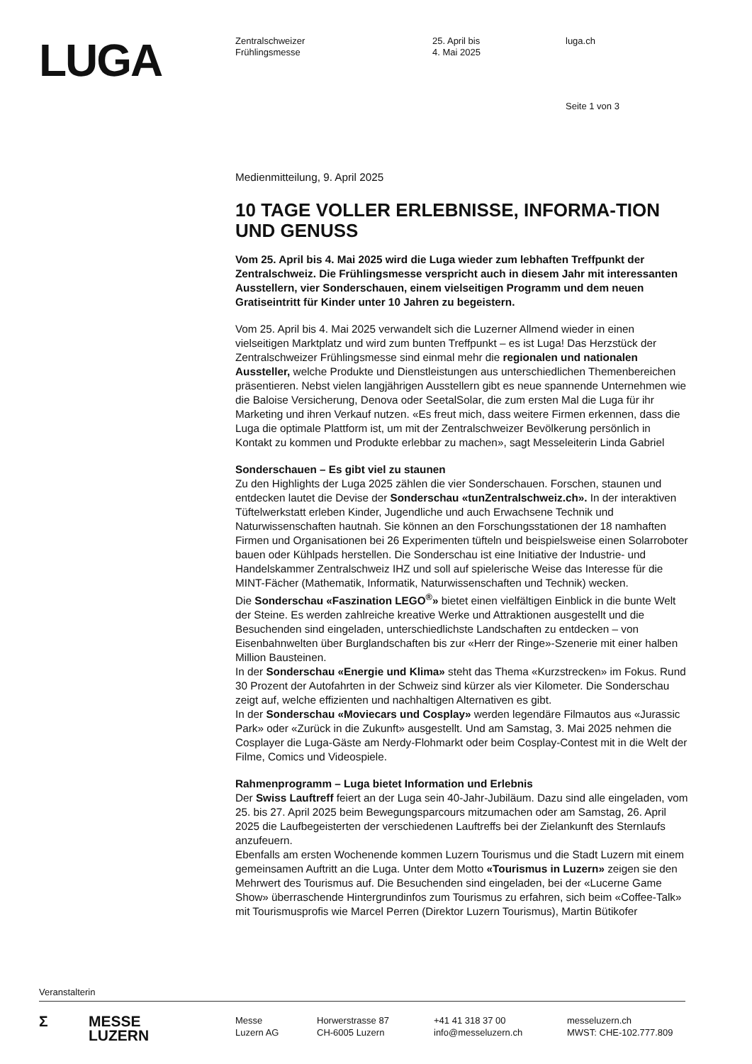LUGA
Zentralschweizer
Frühlingsmesse
25. April bis
4. Mai 2025
luga.ch
Seite 1 von 3
Medienmitteilung, 9. April 2025
10 TAGE VOLLER ERLEBNISSE, INFORMA-TION UND GENUSS
Vom 25. April bis 4. Mai 2025 wird die Luga wieder zum lebhaften Treffpunkt der Zentralschweiz. Die Frühlingsmesse verspricht auch in diesem Jahr mit interessanten Ausstellern, vier Sonderschauen, einem vielseitigen Programm und dem neuen Gratiseintritt für Kinder unter 10 Jahren zu begeistern.
Vom 25. April bis 4. Mai 2025 verwandelt sich die Luzerner Allmend wieder in einen vielseitigen Marktplatz und wird zum bunten Treffpunkt – es ist Luga! Das Herzstück der Zentralschweizer Frühlingsmesse sind einmal mehr die regionalen und nationalen Aussteller, welche Produkte und Dienstleistungen aus unterschiedlichen Themenbereichen präsentieren. Nebst vielen langjährigen Ausstellern gibt es neue spannende Unternehmen wie die Baloise Versicherung, Denova oder SeetalSolar, die zum ersten Mal die Luga für ihr Marketing und ihren Verkauf nutzen. «Es freut mich, dass weitere Firmen erkennen, dass die Luga die optimale Plattform ist, um mit der Zentralschweizer Bevölkerung persönlich in Kontakt zu kommen und Produkte erlebbar zu machen», sagt Messeleiterin Linda Gabriel
Sonderschauen – Es gibt viel zu staunen
Zu den Highlights der Luga 2025 zählen die vier Sonderschauen. Forschen, staunen und entdecken lautet die Devise der Sonderschau «tunZentralschweiz.ch». In der interaktiven Tüftelwerkstatt erleben Kinder, Jugendliche und auch Erwachsene Technik und Naturwissenschaften hautnah. Sie können an den Forschungsstationen der 18 namhaften Firmen und Organisationen bei 26 Experimenten tüfteln und beispielsweise einen Solarroboter bauen oder Kühlpads herstellen. Die Sonderschau ist eine Initiative der Industrie- und Handelskammer Zentralschweiz IHZ und soll auf spielerische Weise das Interesse für die MINT-Fächer (Mathematik, Informatik, Naturwissenschaften und Technik) wecken.
Die Sonderschau «Faszination LEGO<sup>®</sup>» bietet einen vielfältigen Einblick in die bunte Welt der Steine. Es werden zahlreiche kreative Werke und Attraktionen ausgestellt und die Besuchenden sind eingeladen, unterschiedlichste Landschaften zu entdecken – von Eisenbahnwelten über Burglandschaften bis zur «Herr der Ringe»-Szenerie mit einer halben Million Bausteinen.
In der Sonderschau «Energie und Klima» steht das Thema «Kurzstrecken» im Fokus. Rund 30 Prozent der Autofahrten in der Schweiz sind kürzer als vier Kilometer. Die Sonderschau zeigt auf, welche effizienten und nachhaltigen Alternativen es gibt.
In der Sonderschau «Moviecars und Cosplay» werden legendäre Filmautos aus «Jurassic Park» oder «Zurück in die Zukunft» ausgestellt. Und am Samstag, 3. Mai 2025 nehmen die Cosplayer die Luga-Gäste am Nerdy-Flohmarkt oder beim Cosplay-Contest mit in die Welt der Filme, Comics und Videospiele.
Rahmenprogramm – Luga bietet Information und Erlebnis
Der Swiss Lauftreff feiert an der Luga sein 40-Jahr-Jubiläum. Dazu sind alle eingeladen, vom 25. bis 27. April 2025 beim Bewegungsparcours mitzumachen oder am Samstag, 26. April 2025 die Laufbegeisterten der verschiedenen Lauftreffs bei der Zielankunft des Sternlaufs anzufeuern.
Ebenfalls am ersten Wochenende kommen Luzern Tourismus und die Stadt Luzern mit einem gemeinsamen Auftritt an die Luga. Unter dem Motto «Tourismus in Luzern» zeigen sie den Mehrwert des Tourismus auf. Die Besuchenden sind eingeladen, bei der «Lucerne Game Show» überraschende Hintergrundinfos zum Tourismus zu erfahren, sich beim «Coffee-Talk» mit Tourismusprofis wie Marcel Perren (Direktor Luzern Tourismus), Martin Bütikofer
Veranstalterin
Σ MESSE
LUZERN
Messe
Luzern AG
Horwerstrasse 87
CH-6005 Luzern
+41 41 318 37 00
info@messeluzern.ch
messeluzern.ch
MWST: CHE-102.777.809